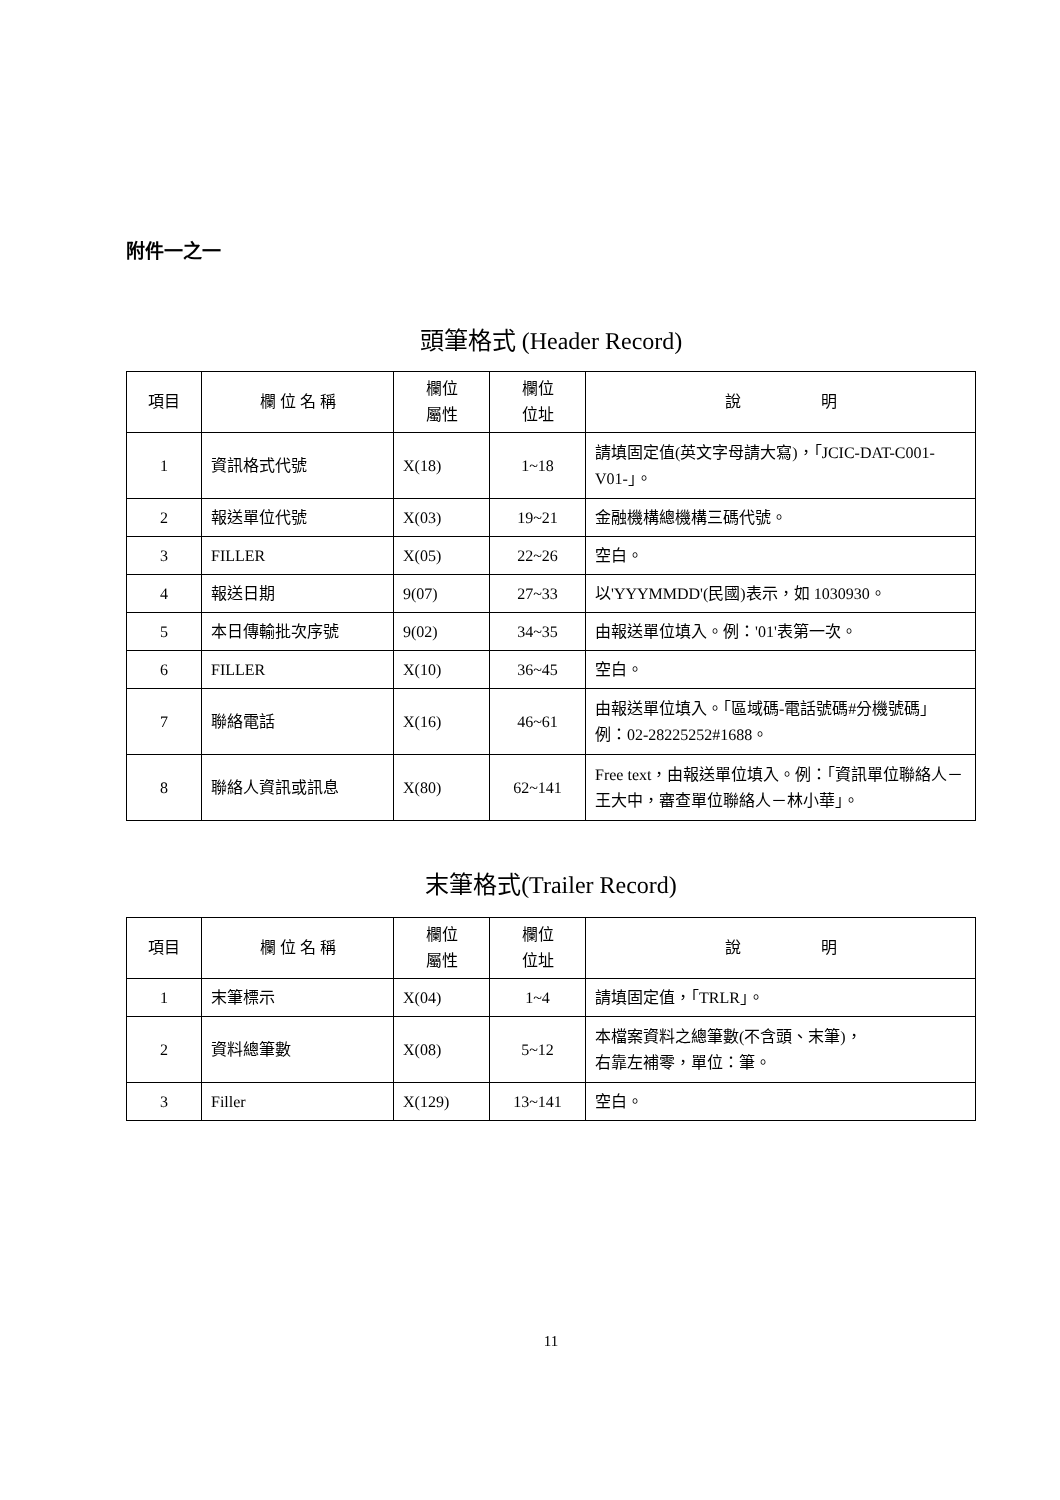附件一之一
頭筆格式 (Header Record)
| 項目 | 欄 位 名 稱 | 欄位 屬性 | 欄位 位址 | 說 明 |
| --- | --- | --- | --- | --- |
| 1 | 資訊格式代號 | X(18) | 1~18 | 請填固定值(英文字母請大寫)，「JCIC-DAT-C001-V01-」。 |
| 2 | 報送單位代號 | X(03) | 19~21 | 金融機構總機構三碼代號。 |
| 3 | FILLER | X(05) | 22~26 | 空白。 |
| 4 | 報送日期 | 9(07) | 27~33 | 以'YYYMMDD'(民國)表示，如 1030930。 |
| 5 | 本日傳輸批次序號 | 9(02) | 34~35 | 由報送單位填入。例：'01'表第一次。 |
| 6 | FILLER | X(10) | 36~45 | 空白。 |
| 7 | 聯絡電話 | X(16) | 46~61 | 由報送單位填入。「區域碼-電話號碼#分機號碼」例：02-28225252#1688。 |
| 8 | 聯絡人資訊或訊息 | X(80) | 62~141 | Free text，由報送單位填入。例：「資訊單位聯絡人－王大中，審查單位聯絡人－林小華」。 |
末筆格式(Trailer Record)
| 項目 | 欄 位 名 稱 | 欄位 屬性 | 欄位 位址 | 說 明 |
| --- | --- | --- | --- | --- |
| 1 | 末筆標示 | X(04) | 1~4 | 請填固定值，「TRLR」。 |
| 2 | 資料總筆數 | X(08) | 5~12 | 本檔案資料之總筆數(不含頭、末筆)， 右靠左補零，單位：筆。 |
| 3 | Filler | X(129) | 13~141 | 空白。 |
11